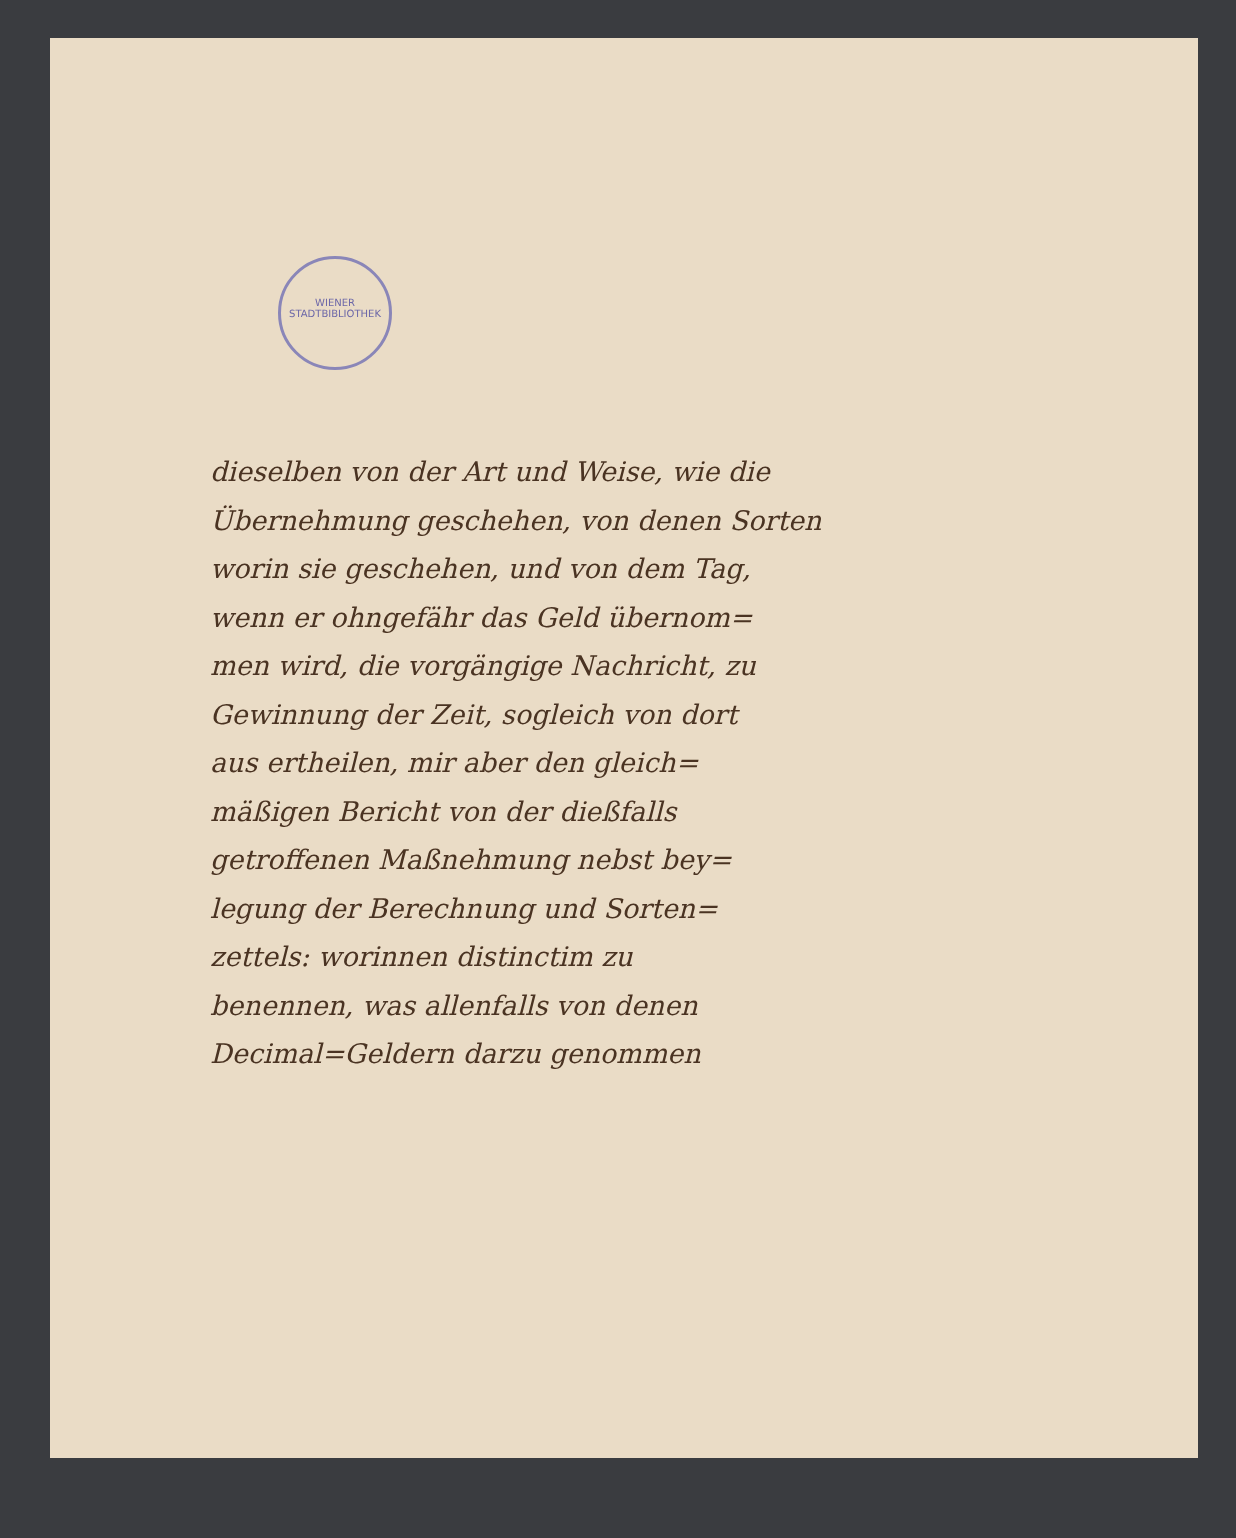WIENER STADTBIBLIOTHEK
dieselben von der Art und Weise, wie die
Übernehmung geschehen, von denen Sorten
worin sie geschehen, und von dem Tag,
wenn er ohngefähr das Geld übernom=
men wird, die vorgängige Nachricht, zu
Gewinnung der Zeit, sogleich von dort
aus ertheilen, mir aber den gleich=
mäßigen Bericht von der dießfalls
getroffenen Maßnehmung nebst bey=
legung der Berechnung und Sorten=
zettels: worinnen distinctim zu
benennen, was allenfalls von denen
Decimal=Geldern darzu genommen